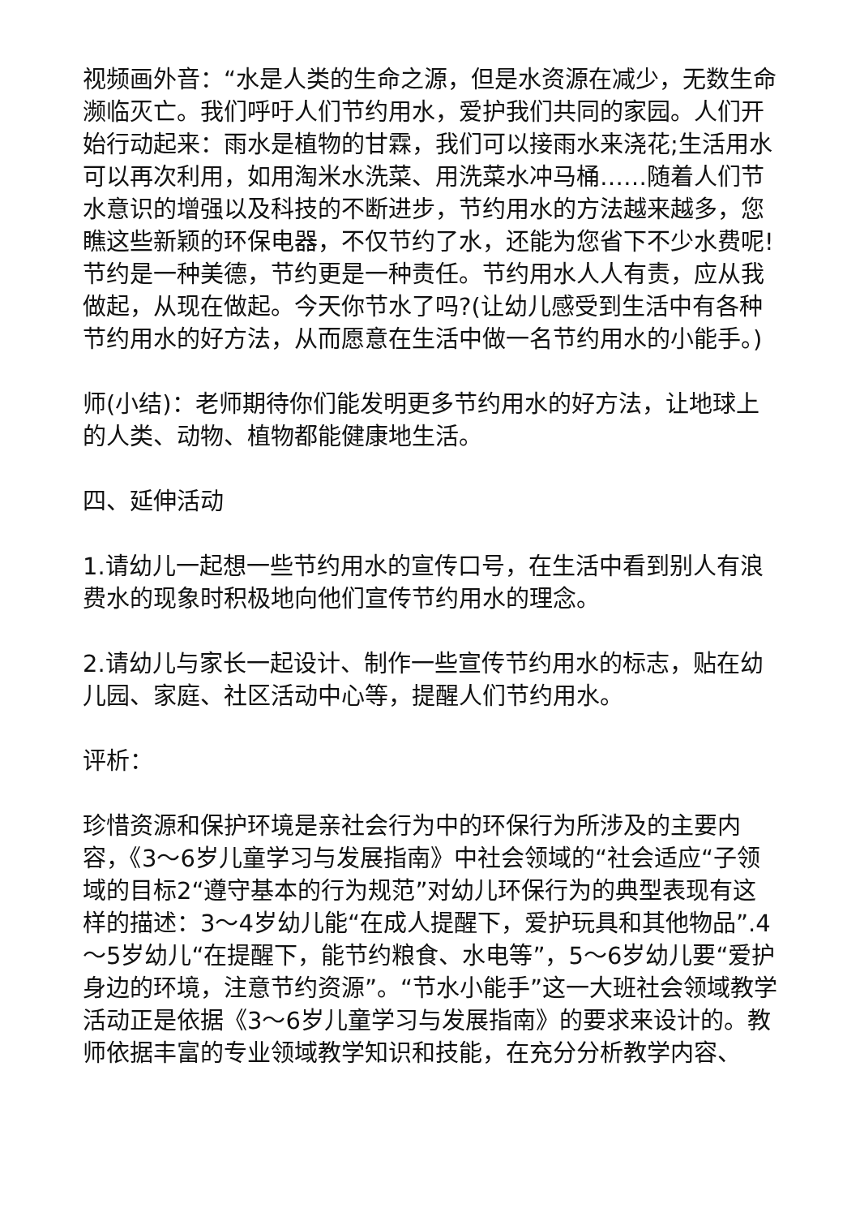视频画外音：“水是人类的生命之源，但是水资源在减少，无数生命濒临灭亡。我们呼吁人们节约用水，爱护我们共同的家园。人们开始行动起来：雨水是植物的甘霖，我们可以接雨水来浇花;生活用水可以再次利用，如用淘米水洗菜、用洗菜水冲马桶……随着人们节水意识的增强以及科技的不断进步，节约用水的方法越来越多，您瞧这些新颖的环保电器，不仅节约了水，还能为您省下不少水费呢!节约是一种美德，节约更是一种责任。节约用水人人有责，应从我做起，从现在做起。今天你节水了吗?(让幼儿感受到生活中有各种节约用水的好方法，从而愿意在生活中做一名节约用水的小能手。)
师(小结)：老师期待你们能发明更多节约用水的好方法，让地球上的人类、动物、植物都能健康地生活。
四、延伸活动
1.请幼儿一起想一些节约用水的宣传口号，在生活中看到别人有浪费水的现象时积极地向他们宣传节约用水的理念。
2.请幼儿与家长一起设计、制作一些宣传节约用水的标志，贴在幼儿园、家庭、社区活动中心等，提醒人们节约用水。
评析：
珍惜资源和保护环境是亲社会行为中的环保行为所涉及的主要内容，《3～6岁儿童学习与发展指南》中社会领域的“社会适应“子领域的目标2“遵守基本的行为规范”对幼儿环保行为的典型表现有这样的描述：3～4岁幼儿能“在成人提醒下，爱护玩具和其他物品”.4～5岁幼儿“在提醒下，能节约粮食、水电等”，5～6岁幼儿要“爱护身边的环境，注意节约资源”。“节水小能手”这一大班社会领域教学活动正是依据《3～6岁儿童学习与发展指南》的要求来设计的。教师依据丰富的专业领域教学知识和技能，在充分分析教学内容、